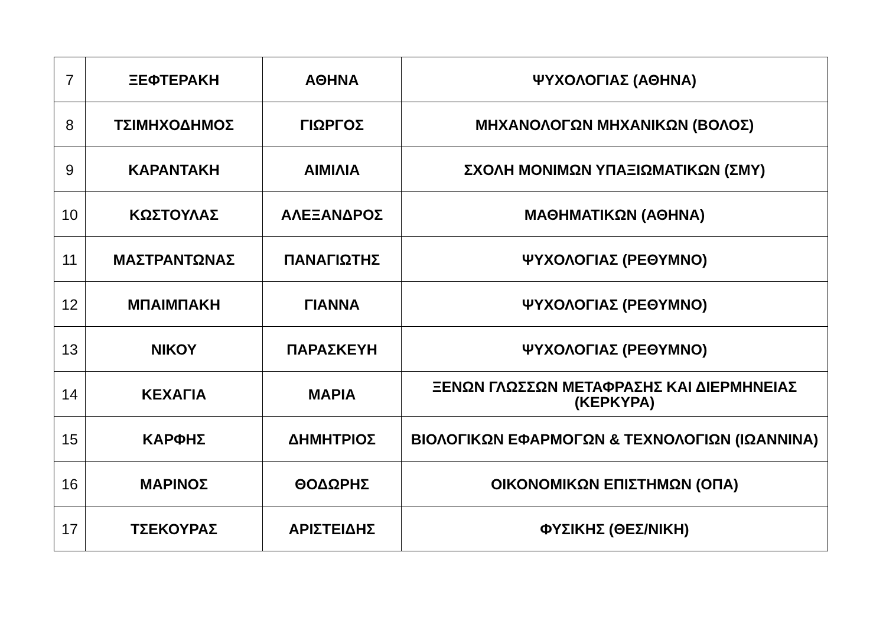| 7 | ΞΕΦΤΕΡΑΚΗ | ΑΘΗΝΑ | ΨΥΧΟΛΟΓΙΑΣ (ΑΘΗΝΑ) |
| 8 | ΤΣΙΜΗΧΟΔΗΜΟΣ | ΓΙΩΡΓΟΣ | ΜΗΧΑΝΟΛΟΓΩΝ ΜΗΧΑΝΙΚΩΝ (ΒΟΛΟΣ) |
| 9 | ΚΑΡΑΝΤΑΚΗ | ΑΙΜΙΛΙΑ | ΣΧΟΛΗ ΜΟΝΙΜΩΝ ΥΠΑΞΙΩΜΑΤΙΚΩΝ (ΣΜΥ) |
| 10 | ΚΩΣΤΟΥΛΑΣ | ΑΛΕΞΑΝΔΡΟΣ | ΜΑΘΗΜΑΤΙΚΩΝ (ΑΘΗΝΑ) |
| 11 | ΜΑΣΤΡΑΝΤΩΝΑΣ | ΠΑΝΑΓΙΩΤΗΣ | ΨΥΧΟΛΟΓΙΑΣ (ΡΕΘΥΜΝΟ) |
| 12 | ΜΠΑΙΜΠΑΚΗ | ΓΙΑΝΝΑ | ΨΥΧΟΛΟΓΙΑΣ (ΡΕΘΥΜΝΟ) |
| 13 | ΝΙΚΟΥ | ΠΑΡΑΣΚΕΥΗ | ΨΥΧΟΛΟΓΙΑΣ (ΡΕΘΥΜΝΟ) |
| 14 | ΚΕΧΑΓΙΑ | ΜΑΡΙΑ | ΞΕΝΩΝ ΓΛΩΣΣΩΝ ΜΕΤΑΦΡΑΣΗΣ ΚΑΙ ΔΙΕΡΜΗΝΕΙΑΣ (ΚΕΡΚΥΡΑ) |
| 15 | ΚΑΡΦΗΣ | ΔΗΜΗΤΡΙΟΣ | ΒΙΟΛΟΓΙΚΩΝ ΕΦΑΡΜΟΓΩΝ & ΤΕΧΝΟΛΟΓΙΩΝ (ΙΩΑΝΝΙΝΑ) |
| 16 | ΜΑΡΙΝΟΣ | ΘΟΔΩΡΗΣ | ΟΙΚΟΝΟΜΙΚΩΝ ΕΠΙΣΤΗΜΩΝ (ΟΠΑ) |
| 17 | ΤΣΕΚΟΥΡΑΣ | ΑΡΙΣΤΕΙΔΗΣ | ΦΥΣΙΚΗΣ (ΘΕΣ/ΝΙΚΗ) |